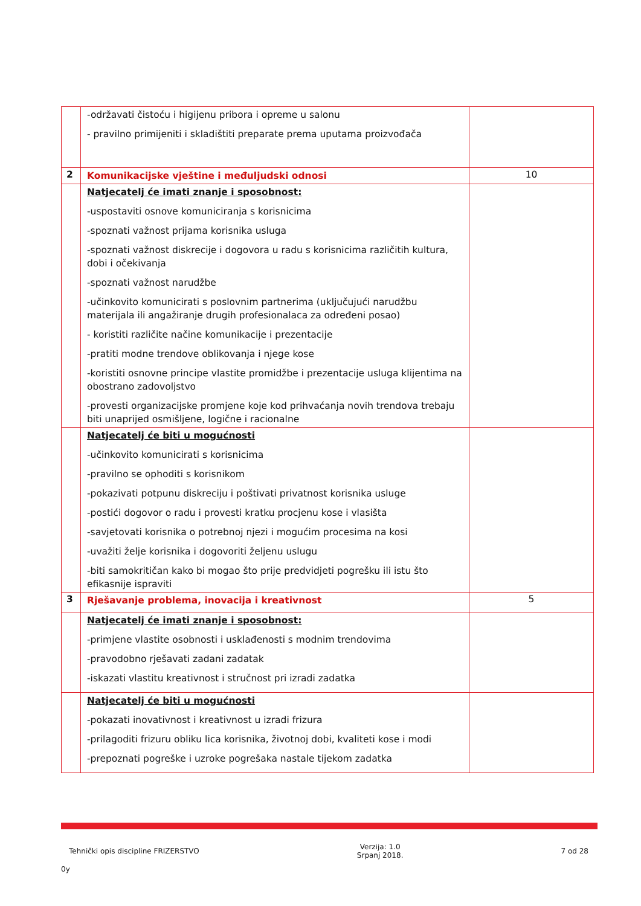| | -održavati čistoću i higijenu pribora i opreme u salonu - pravilno primijeniti i skladištiti preparate prema uputama proizvođača | |
| 2 | Komunikacijske vještine i međuljudski odnosi | 10 |
| | Natjecatelj će imati znanje i sposobnost: -uspostaviti osnove komuniciranja s korisnicima -spoznati važnost prijama korisnika usluga -spoznati važnost diskrecije i dogovora u radu s korisnicima različitih kultura, dobi i očekivanja -spoznati važnost narudžbe -učinkovito komunicirati s poslovnim partnerima (uključujući narudžbu materijala ili angažiranje drugih profesionalaca za određeni posao) - koristiti različite načine komunikacije i prezentacije -pratiti modne trendove oblikovanja i njege kose -koristiti osnovne principe vlastite promidžbe i prezentacije usluga klijentima na obostrano zadovoljstvo -provesti organizacijske promjene koje kod prihvaćanja novih trendova trebaju biti unaprijed osmišljene, logične i racionalne | |
| | Natjecatelj će biti u mogućnosti -učinkovito komunicirati s korisnicima -pravilno se ophoditi s korisnikom -pokazivati potpunu diskreciju i poštivati privatnost korisnika usluge -postići dogovor o radu i provesti kratku procjenu kose i vlasišta -savjetovati korisnika o potrebnoj njezi i mogućim procesima na kosi -uvažiti želje korisnika i dogovoriti željenu uslugu -biti samokritičan kako bi mogao što prije predvidjeti pogrešku ili istu što efikasnije ispraviti | |
| 3 | Rješavanje problema, inovacija i kreativnost | 5 |
| | Natjecatelj će imati znanje i sposobnost: -primjene vlastite osobnosti i usklađenosti s modnim trendovima -pravodobno rješavati zadani zadatak -iskazati vlastitu kreativnost i stručnost pri izradi zadatka | |
| | Natjecatelj će biti u mogućnosti -pokazati inovativnost i kreativnost u izradi frizura -prilagoditi frizuru obliku lica korisnika, životnoj dobi, kvaliteti kose i modi -prepoznati pogreške i uzroke pogrešaka nastale tijekom zadatka | |
Tehnički opis discipline FRIZERSTVO Verzija: 1.0
Srpanj 2018. 7 od 28
0y